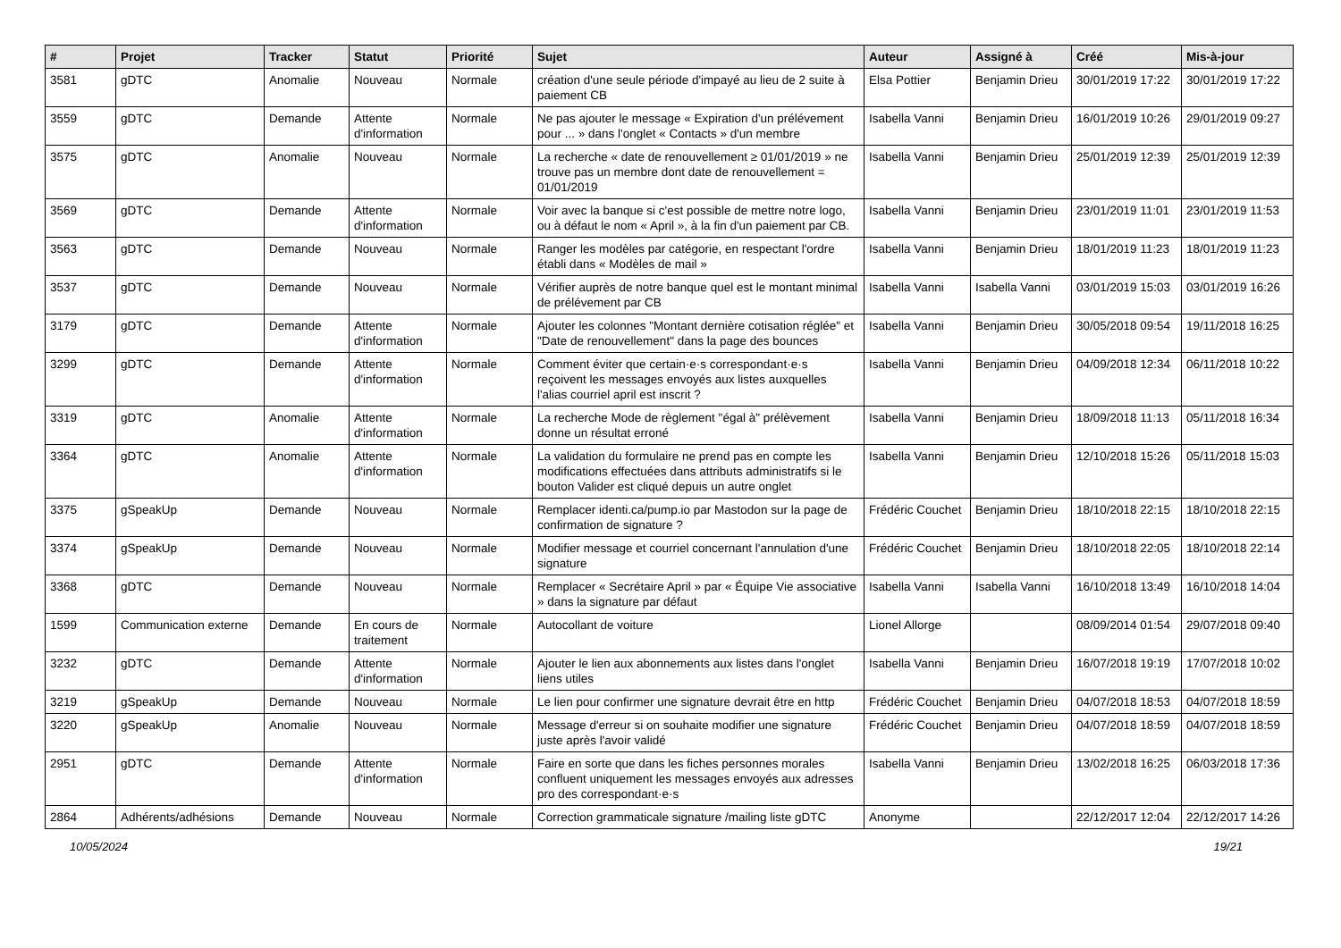| # | Projet | Tracker | Statut | Priorité | Sujet | Auteur | Assigné à | Créé | Mis-à-jour |
| --- | --- | --- | --- | --- | --- | --- | --- | --- | --- |
| 3581 | gDTC | Anomalie | Nouveau | Normale | création d'une seule période d'impayé au lieu de 2 suite à paiement CB | Elsa Pottier | Benjamin Drieu | 30/01/2019 17:22 | 30/01/2019 17:22 |
| 3559 | gDTC | Demande | Attente d'information | Normale | Ne pas ajouter le message « Expiration d'un prélévement pour ... » dans l'onglet « Contacts » d'un membre | Isabella Vanni | Benjamin Drieu | 16/01/2019 10:26 | 29/01/2019 09:27 |
| 3575 | gDTC | Anomalie | Nouveau | Normale | La recherche « date de renouvellement ≥ 01/01/2019 » ne trouve pas un membre dont date de renouvellement = 01/01/2019 | Isabella Vanni | Benjamin Drieu | 25/01/2019 12:39 | 25/01/2019 12:39 |
| 3569 | gDTC | Demande | Attente d'information | Normale | Voir avec la banque si c'est possible de mettre notre logo, ou à défaut le nom « April », à la fin d'un paiement par CB. | Isabella Vanni | Benjamin Drieu | 23/01/2019 11:01 | 23/01/2019 11:53 |
| 3563 | gDTC | Demande | Nouveau | Normale | Ranger les modèles par catégorie, en respectant l'ordre établi dans « Modèles de mail » | Isabella Vanni | Benjamin Drieu | 18/01/2019 11:23 | 18/01/2019 11:23 |
| 3537 | gDTC | Demande | Nouveau | Normale | Vérifier auprès de notre banque quel est le montant minimal de prélévement par CB | Isabella Vanni | Isabella Vanni | 03/01/2019 15:03 | 03/01/2019 16:26 |
| 3179 | gDTC | Demande | Attente d'information | Normale | Ajouter les colonnes "Montant dernière cotisation réglée" et "Date de renouvellement" dans la page des bounces | Isabella Vanni | Benjamin Drieu | 30/05/2018 09:54 | 19/11/2018 16:25 |
| 3299 | gDTC | Demande | Attente d'information | Normale | Comment éviter que certain·e·s correspondant·e·s reçoivent les messages envoyés aux listes auxquelles l'alias courriel april est inscrit ? | Isabella Vanni | Benjamin Drieu | 04/09/2018 12:34 | 06/11/2018 10:22 |
| 3319 | gDTC | Anomalie | Attente d'information | Normale | La recherche Mode de règlement "égal à" prélèvement donne un résultat erroné | Isabella Vanni | Benjamin Drieu | 18/09/2018 11:13 | 05/11/2018 16:34 |
| 3364 | gDTC | Anomalie | Attente d'information | Normale | La validation du formulaire ne prend pas en compte les modifications effectuées dans attributs administratifs si le bouton Valider est cliqué depuis un autre onglet | Isabella Vanni | Benjamin Drieu | 12/10/2018 15:26 | 05/11/2018 15:03 |
| 3375 | gSpeakUp | Demande | Nouveau | Normale | Remplacer identi.ca/pump.io par Mastodon sur la page de confirmation de signature ? | Frédéric Couchet | Benjamin Drieu | 18/10/2018 22:15 | 18/10/2018 22:15 |
| 3374 | gSpeakUp | Demande | Nouveau | Normale | Modifier message et courriel concernant l'annulation d'une signature | Frédéric Couchet | Benjamin Drieu | 18/10/2018 22:05 | 18/10/2018 22:14 |
| 3368 | gDTC | Demande | Nouveau | Normale | Remplacer « Secrétaire April » par « Équipe Vie associative » dans la signature par défaut | Isabella Vanni | Isabella Vanni | 16/10/2018 13:49 | 16/10/2018 14:04 |
| 1599 | Communication externe | Demande | En cours de traitement | Normale | Autocollant de voiture | Lionel Allorge | | 08/09/2014 01:54 | 29/07/2018 09:40 |
| 3232 | gDTC | Demande | Attente d'information | Normale | Ajouter le lien aux abonnements aux listes dans l'onglet liens utiles | Isabella Vanni | Benjamin Drieu | 16/07/2018 19:19 | 17/07/2018 10:02 |
| 3219 | gSpeakUp | Demande | Nouveau | Normale | Le lien pour confirmer une signature devrait être en http | Frédéric Couchet | Benjamin Drieu | 04/07/2018 18:53 | 04/07/2018 18:59 |
| 3220 | gSpeakUp | Anomalie | Nouveau | Normale | Message d'erreur si on souhaite modifier une signature juste après l'avoir validé | Frédéric Couchet | Benjamin Drieu | 04/07/2018 18:59 | 04/07/2018 18:59 |
| 2951 | gDTC | Demande | Attente d'information | Normale | Faire en sorte que dans les fiches personnes morales confluent uniquement les messages envoyés aux adresses pro des correspondant·e·s | Isabella Vanni | Benjamin Drieu | 13/02/2018 16:25 | 06/03/2018 17:36 |
| 2864 | Adhérents/adhésions | Demande | Nouveau | Normale | Correction grammaticale signature /mailing liste gDTC | Anonyme | | 22/12/2017 12:04 | 22/12/2017 14:26 |
10/05/2024 19/21